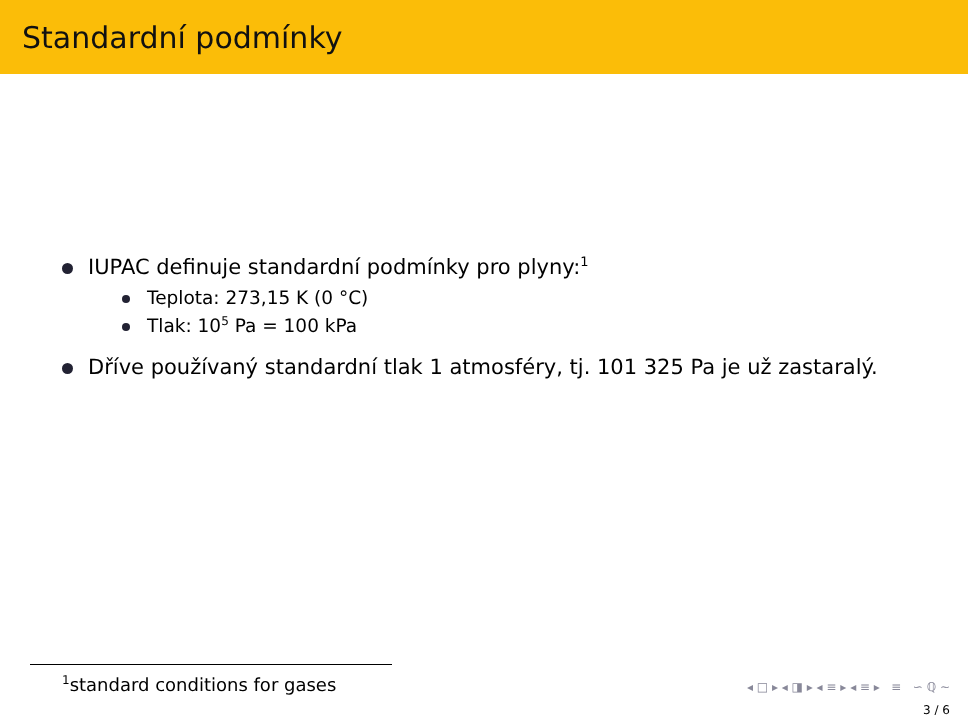Standardní podmínky
IUPAC definuje standardní podmínky pro plyny:<sup>1</sup>
Teplota: 273,15 K (0 °C)
Tlak: 10<sup>5</sup> Pa = 100 kPa
Dříve používaný standardní tlak 1 atmosféry, tj. 101 325 Pa je už zastaralý.
<sup>1</sup> standard conditions for gases
◂ □ ▸ ◂ ◨ ▸ ◂ ≡ ▸ ◂ ≡ ▸ ≡ ∽ ℚ ∼
3 / 6